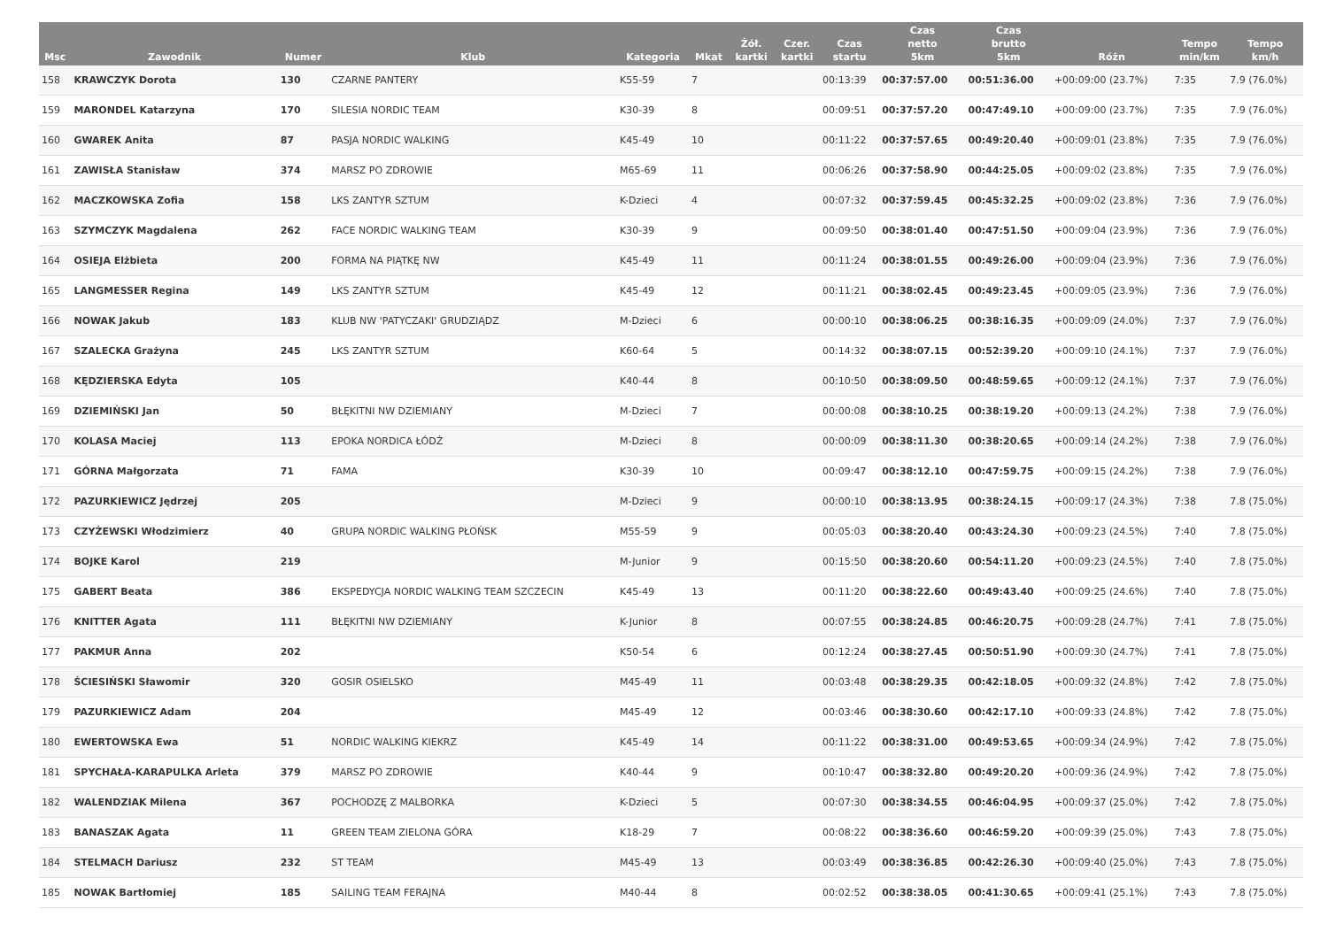| Msc | Zawodnik | Numer | Klub | Kategoria | Mkat | Żół. kartki | Czer. kartki | Czas startu | Czas netto 5km | Czas brutto 5km | Różn | Tempo min/km | Tempo km/h |
| --- | --- | --- | --- | --- | --- | --- | --- | --- | --- | --- | --- | --- | --- |
| 158 | KRAWCZYK Dorota | 130 | CZARNE PANTERY | K55-59 | 7 | | | 00:13:39 | 00:37:57.00 | 00:51:36.00 | +00:09:00 (23.7%) | 7:35 | 7.9 (76.0%) |
| 159 | MARONDEL Katarzyna | 170 | SILESIA NORDIC TEAM | K30-39 | 8 | | | 00:09:51 | 00:37:57.20 | 00:47:49.10 | +00:09:00 (23.7%) | 7:35 | 7.9 (76.0%) |
| 160 | GWAREK Anita | 87 | PASJA NORDIC WALKING | K45-49 | 10 | | | 00:11:22 | 00:37:57.65 | 00:49:20.40 | +00:09:01 (23.8%) | 7:35 | 7.9 (76.0%) |
| 161 | ZAWISŁA Stanisław | 374 | MARSZ PO ZDROWIE | M65-69 | 11 | | | 00:06:26 | 00:37:58.90 | 00:44:25.05 | +00:09:02 (23.8%) | 7:35 | 7.9 (76.0%) |
| 162 | MACZKOWSKA Zofia | 158 | LKS ZANTYR SZTUM | K-Dzieci | 4 | | | 00:07:32 | 00:37:59.45 | 00:45:32.25 | +00:09:02 (23.8%) | 7:36 | 7.9 (76.0%) |
| 163 | SZYMCZYK Magdalena | 262 | FACE NORDIC WALKING TEAM | K30-39 | 9 | | | 00:09:50 | 00:38:01.40 | 00:47:51.50 | +00:09:04 (23.9%) | 7:36 | 7.9 (76.0%) |
| 164 | OSIEJA Elżbieta | 200 | FORMA NA PIĄTKĘ NW | K45-49 | 11 | | | 00:11:24 | 00:38:01.55 | 00:49:26.00 | +00:09:04 (23.9%) | 7:36 | 7.9 (76.0%) |
| 165 | LANGMESSER Regina | 149 | LKS ZANTYR SZTUM | K45-49 | 12 | | | 00:11:21 | 00:38:02.45 | 00:49:23.45 | +00:09:05 (23.9%) | 7:36 | 7.9 (76.0%) |
| 166 | NOWAK Jakub | 183 | KLUB NW 'PATYCZAKI' GRUDZIĄDZ | M-Dzieci | 6 | | | 00:00:10 | 00:38:06.25 | 00:38:16.35 | +00:09:09 (24.0%) | 7:37 | 7.9 (76.0%) |
| 167 | SZALECKA Grażyna | 245 | LKS ZANTYR SZTUM | K60-64 | 5 | | | 00:14:32 | 00:38:07.15 | 00:52:39.20 | +00:09:10 (24.1%) | 7:37 | 7.9 (76.0%) |
| 168 | KĘDZIERSKA Edyta | 105 | | K40-44 | 8 | | | 00:10:50 | 00:38:09.50 | 00:48:59.65 | +00:09:12 (24.1%) | 7:37 | 7.9 (76.0%) |
| 169 | DZIEMIŃSKI Jan | 50 | BŁĘKITNI NW DZIEMIANY | M-Dzieci | 7 | | | 00:00:08 | 00:38:10.25 | 00:38:19.20 | +00:09:13 (24.2%) | 7:38 | 7.9 (76.0%) |
| 170 | KOLASA Maciej | 113 | EPOKA NORDICA ŁÓDŹ | M-Dzieci | 8 | | | 00:00:09 | 00:38:11.30 | 00:38:20.65 | +00:09:14 (24.2%) | 7:38 | 7.9 (76.0%) |
| 171 | GÓRNA Małgorzata | 71 | FAMA | K30-39 | 10 | | | 00:09:47 | 00:38:12.10 | 00:47:59.75 | +00:09:15 (24.2%) | 7:38 | 7.9 (76.0%) |
| 172 | PAZURKIEWICZ Jędrzej | 205 | | M-Dzieci | 9 | | | 00:00:10 | 00:38:13.95 | 00:38:24.15 | +00:09:17 (24.3%) | 7:38 | 7.8 (75.0%) |
| 173 | CZYŻEWSKI Włodzimierz | 40 | GRUPA NORDIC WALKING PŁOŃSK | M55-59 | 9 | | | 00:05:03 | 00:38:20.40 | 00:43:24.30 | +00:09:23 (24.5%) | 7:40 | 7.8 (75.0%) |
| 174 | BOJKE Karol | 219 | | M-Junior | 9 | | | 00:15:50 | 00:38:20.60 | 00:54:11.20 | +00:09:23 (24.5%) | 7:40 | 7.8 (75.0%) |
| 175 | GABERT Beata | 386 | EKSPEDYCJA NORDIC WALKING TEAM SZCZECIN | K45-49 | 13 | | | 00:11:20 | 00:38:22.60 | 00:49:43.40 | +00:09:25 (24.6%) | 7:40 | 7.8 (75.0%) |
| 176 | KNITTER Agata | 111 | BŁĘKITNI NW DZIEMIANY | K-Junior | 8 | | | 00:07:55 | 00:38:24.85 | 00:46:20.75 | +00:09:28 (24.7%) | 7:41 | 7.8 (75.0%) |
| 177 | PAKMUR Anna | 202 | | K50-54 | 6 | | | 00:12:24 | 00:38:27.45 | 00:50:51.90 | +00:09:30 (24.7%) | 7:41 | 7.8 (75.0%) |
| 178 | ŚCIESIŃSKI Sławomir | 320 | GOSIR OSIELSKO | M45-49 | 11 | | | 00:03:48 | 00:38:29.35 | 00:42:18.05 | +00:09:32 (24.8%) | 7:42 | 7.8 (75.0%) |
| 179 | PAZURKIEWICZ Adam | 204 | | M45-49 | 12 | | | 00:03:46 | 00:38:30.60 | 00:42:17.10 | +00:09:33 (24.8%) | 7:42 | 7.8 (75.0%) |
| 180 | EWERTOWSKA Ewa | 51 | NORDIC WALKING KIEKRZ | K45-49 | 14 | | | 00:11:22 | 00:38:31.00 | 00:49:53.65 | +00:09:34 (24.9%) | 7:42 | 7.8 (75.0%) |
| 181 | SPYCHAŁA-KARAPULKA Arleta | 379 | MARSZ PO ZDROWIE | K40-44 | 9 | | | 00:10:47 | 00:38:32.80 | 00:49:20.20 | +00:09:36 (24.9%) | 7:42 | 7.8 (75.0%) |
| 182 | WALENDZIAK Milena | 367 | POCHODZĘ Z MALBORKA | K-Dzieci | 5 | | | 00:07:30 | 00:38:34.55 | 00:46:04.95 | +00:09:37 (25.0%) | 7:42 | 7.8 (75.0%) |
| 183 | BANASZAK Agata | 11 | GREEN TEAM ZIELONA GÓRA | K18-29 | 7 | | | 00:08:22 | 00:38:36.60 | 00:46:59.20 | +00:09:39 (25.0%) | 7:43 | 7.8 (75.0%) |
| 184 | STELMACH Dariusz | 232 | ST TEAM | M45-49 | 13 | | | 00:03:49 | 00:38:36.85 | 00:42:26.30 | +00:09:40 (25.0%) | 7:43 | 7.8 (75.0%) |
| 185 | NOWAK Bartłomiej | 185 | SAILING TEAM FERAJNA | M40-44 | 8 | | | 00:02:52 | 00:38:38.05 | 00:41:30.65 | +00:09:41 (25.1%) | 7:43 | 7.8 (75.0%) |